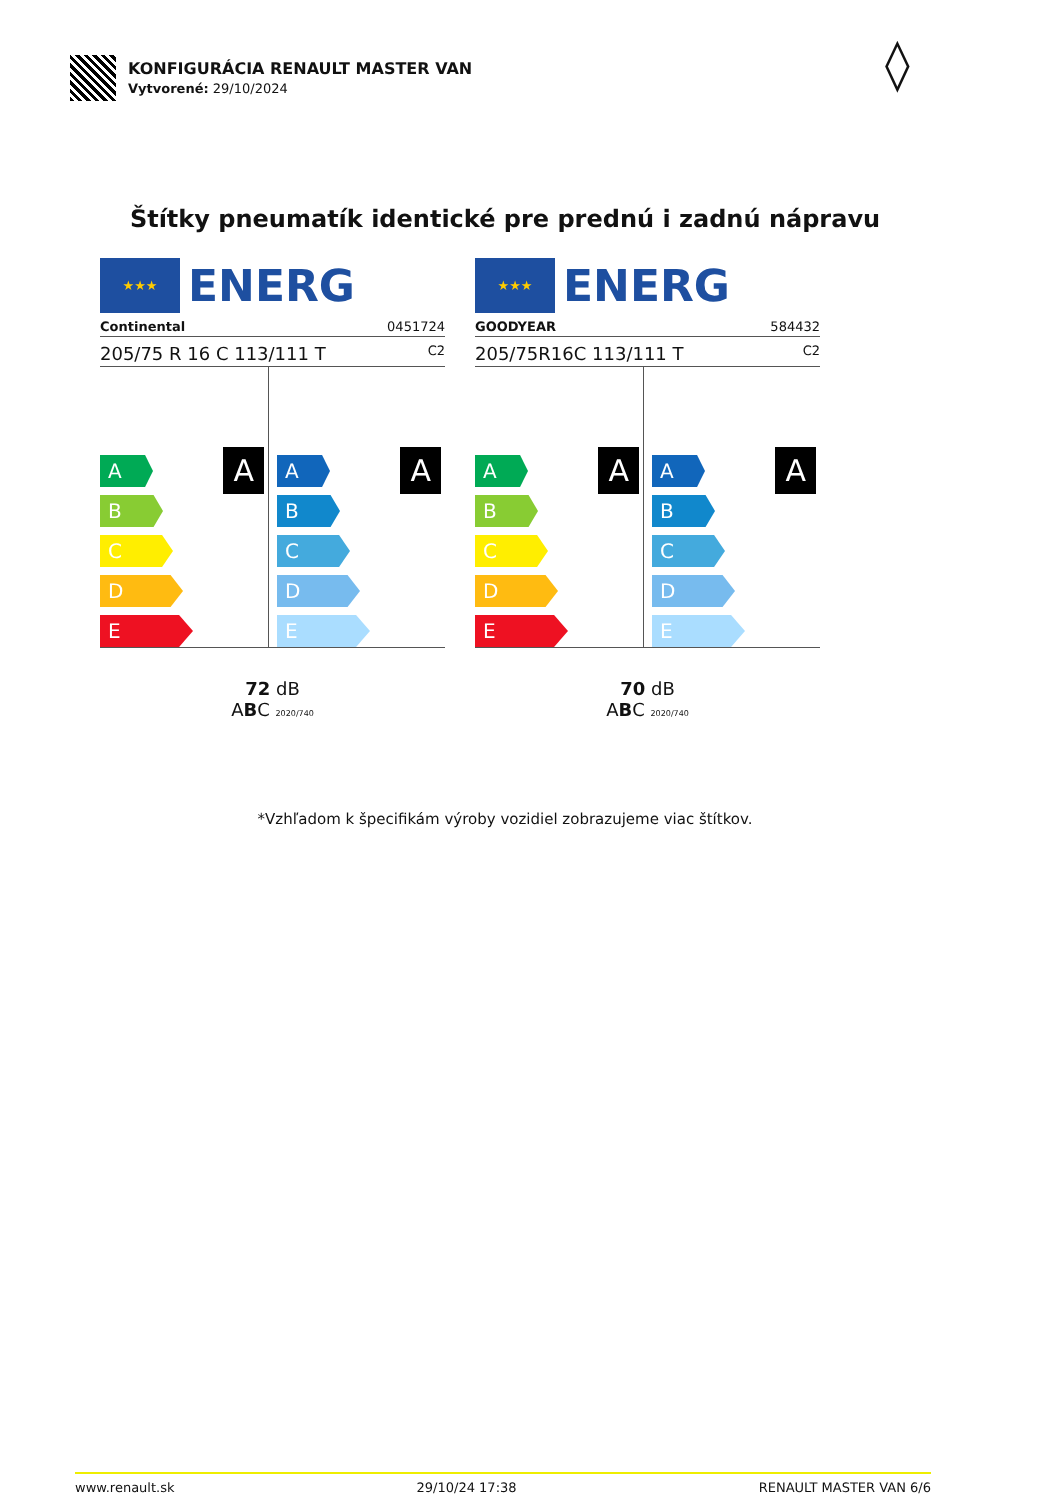KONFIGURÁCIA RENAULT MASTER VAN
Vytvorené: 29/10/2024
◊
Štítky pneumatík identické pre prednú i zadnú nápravu
★★★
ENERG
Continental 0451724
205/75 R 16 C 113/111 T C2
A
A
B
C
D
E
A
A
B
C
D
E
72 dB
ABC 2020/740
★★★
ENERG
GOODYEAR 584432
205/75R16C 113/111 T C2
A
A
B
C
D
E
A
A
B
C
D
E
70 dB
ABC 2020/740
*Vzhľadom k špecifikám výroby vozidiel zobrazujeme viac štítkov.
www.renault.sk 29/10/24 17:38 RENAULT MASTER VAN 6/6